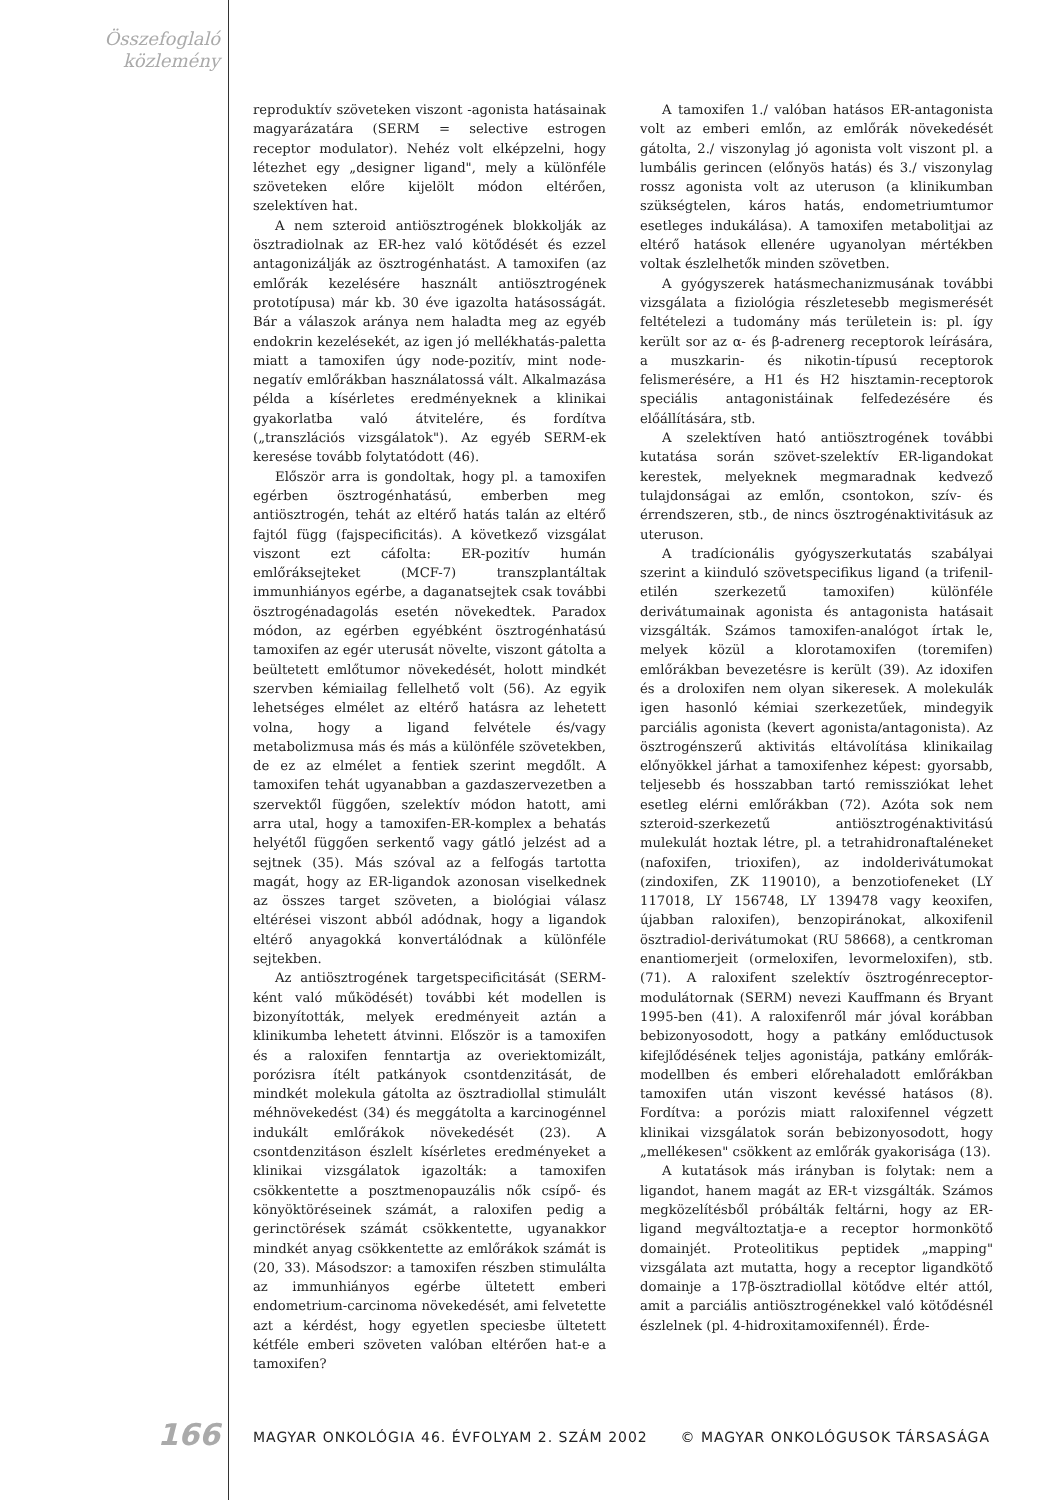Összefoglaló
közlemény
reproduktív szöveteken viszont -agonista hatásainak magyarázatára (SERM = selective estrogen receptor modulator). Nehéz volt elképzelni, hogy létezhet egy „designer ligand", mely a különféle szöveteken előre kijelölt módon eltérően, szelektíven hat.
A nem szteroid antiösztrogének blokkolják az ösztradiolnak az ER-hez való kötődését és ezzel antagonizálják az ösztrogénhatást. A tamoxifen (az emlőrák kezelésére használt antiösztrogének prototípusa) már kb. 30 éve igazolta hatásosságát. Bár a válaszok aránya nem haladta meg az egyéb endokrin kezelésekét, az igen jó mellékhatás-paletta miatt a tamoxifen úgy node-pozitív, mint node-negatív emlőrákban használatossá vált. Alkalmazása példa a kísérletes eredményeknek a klinikai gyakorlatba való átvitelére, és fordítva („transzlációs vizsgálatok"). Az egyéb SERM-ek keresése tovább folytatódott (46).
Először arra is gondoltak, hogy pl. a tamoxifen egérben ösztrogénhatású, emberben meg antiösztrogén, tehát az eltérő hatás talán az eltérő fajtól függ (fajspecificitás). A következő vizsgálat viszont ezt cáfolta: ER-pozitív humán emlőráksejteket (MCF-7) transzplantáltak immunhiányos egérbe, a daganatsejtek csak további ösztrogénadagolás esetén növekedtek. Paradox módon, az egérben egyébként ösztrogénhatású tamoxifen az egér uterusát növelte, viszont gátolta a beültetett emlőtumor növekedését, holott mindkét szervben kémiailag fellelhető volt (56). Az egyik lehetséges elmélet az eltérő hatásra az lehetett volna, hogy a ligand felvétele és/vagy metabolizmusa más és más a különféle szövetekben, de ez az elmélet a fentiek szerint megdőlt. A tamoxifen tehát ugyanabban a gazdaszervezetben a szervektől függően, szelektív módon hatott, ami arra utal, hogy a tamoxifen-ER-komplex a behatás helyétől függően serkentő vagy gátló jelzést ad a sejtnek (35). Más szóval az a felfogás tartotta magát, hogy az ER-ligandok azonosan viselkednek az összes target szöveten, a biológiai válasz eltérései viszont abból adódnak, hogy a ligandok eltérő anyagokká konvertálódnak a különféle sejtekben.
Az antiösztrogének targetspecificitását (SERM-ként való működését) további két modellen is bizonyították, melyek eredményeit aztán a klinikumba lehetett átvinni. Először is a tamoxifen és a raloxifen fenntartja az overiektomizált, porózisra ítélt patkányok csontdenzitását, de mindkét molekula gátolta az ösztradiollal stimulált méhnövekedést (34) és meggátolta a karcinogénnel indukált emlőrákok növekedését (23). A csontdenzitáson észlelt kísérletes eredményeket a klinikai vizsgálatok igazolták: a tamoxifen csökkentette a posztmenopauzális nők csípő- és könyöktöréseinek számát, a raloxifen pedig a gerinctörések számát csökkentette, ugyanakkor mindkét anyag csökkentette az emlőrákok számát is (20, 33). Másodszor: a tamoxifen részben stimulálta az immunhiányos egérbe ültetett emberi endometrium-carcinoma növekedését, ami felvetette azt a kérdést, hogy egyetlen speciesbe ültetett kétféle emberi szöveten valóban eltérően hat-e a tamoxifen?
A tamoxifen 1./ valóban hatásos ER-antagonista volt az emberi emlőn, az emlőrák növekedését gátolta, 2./ viszonylag jó agonista volt viszont pl. a lumbális gerincen (előnyös hatás) és 3./ viszonylag rossz agonista volt az uteruson (a klinikumban szükségtelen, káros hatás, endometriumtumor esetleges indukálása). A tamoxifen metabolitjai az eltérő hatások ellenére ugyanolyan mértékben voltak észlelhetők minden szövetben.
A gyógyszerek hatásmechanizmusának további vizsgálata a fiziológia részletesebb megismerését feltételezi a tudomány más területein is: pl. így került sor az α- és β-adrenerg receptorok leírására, a muszkarin- és nikotin-típusú receptorok felismerésére, a H1 és H2 hisztamin-receptorok speciális antagonistáinak felfedezésére és előállítására, stb.
A szelektíven ható antiösztrogének további kutatása során szövet-szelektív ER-ligandokat kerestek, melyeknek megmaradnak kedvező tulajdonságai az emlőn, csontokon, szív- és érrendszeren, stb., de nincs ösztrogénaktivitásuk az uteruson.
A tradícionális gyógyszerkutatás szabályai szerint a kiinduló szövetspecifikus ligand (a trifenil-etilén szerkezetű tamoxifen) különféle derivátumainak agonista és antagonista hatásait vizsgálták. Számos tamoxifen-analógot írtak le, melyek közül a klorotamoxifen (toremifen) emlőrákban bevezetésre is került (39). Az idoxifen és a droloxifen nem olyan sikeresek. A molekulák igen hasonló kémiai szerkezetűek, mindegyik parciális agonista (kevert agonista/antagonista). Az ösztrogénszerű aktivitás eltávolítása klinikailag előnyökkel járhat a tamoxifenhez képest: gyorsabb, teljesebb és hosszabban tartó remissziókat lehet esetleg elérni emlőrákban (72). Azóta sok nem szteroid-szerkezetű antiösztrogénaktivitású mulekulát hoztak létre, pl. a tetrahidronaftaléneket (nafoxifen, trioxifen), az indolderivátumokat (zindoxifen, ZK 119010), a benzotiofeneket (LY 117018, LY 156748, LY 139478 vagy keoxifen, újabban raloxifen), benzopiránokat, alkoxifenil ösztradiol-derivátumokat (RU 58668), a centkroman enantiomerjeit (ormeloxifen, levormeloxifen), stb. (71). A raloxifent szelektív ösztrogénreceptor-modulátornak (SERM) nevezi Kauffmann és Bryant 1995-ben (41). A raloxifenről már jóval korábban bebizonyosodott, hogy a patkány emlőductusok kifejlődésének teljes agonistája, patkány emlőrák-modellben és emberi előrehaladott emlőrákban tamoxifen után viszont kevéssé hatásos (8). Fordítva: a porózis miatt raloxifennel végzett klinikai vizsgálatok során bebizonyosodott, hogy „mellékesen" csökkent az emlőrák gyakorisága (13).
A kutatások más irányban is folytak: nem a ligandot, hanem magát az ER-t vizsgálták. Számos megközelítésből próbálták feltárni, hogy az ER-ligand megváltoztatja-e a receptor hormonkötő domainjét. Proteolitikus peptidek „mapping" vizsgálata azt mutatta, hogy a receptor ligandkötő domainje a 17β-ösztradiollal kötődve eltér attól, amit a parciális antiösztrogénekkel való kötődésnél észlelnek (pl. 4-hidroxitamoxifennél). Érde-
166
MAGYAR ONKOLÓGIA 46. ÉVFOLYAM 2. SZÁM 2002
© MAGYAR ONKOLÓGUSOK TÁRSASÁGA